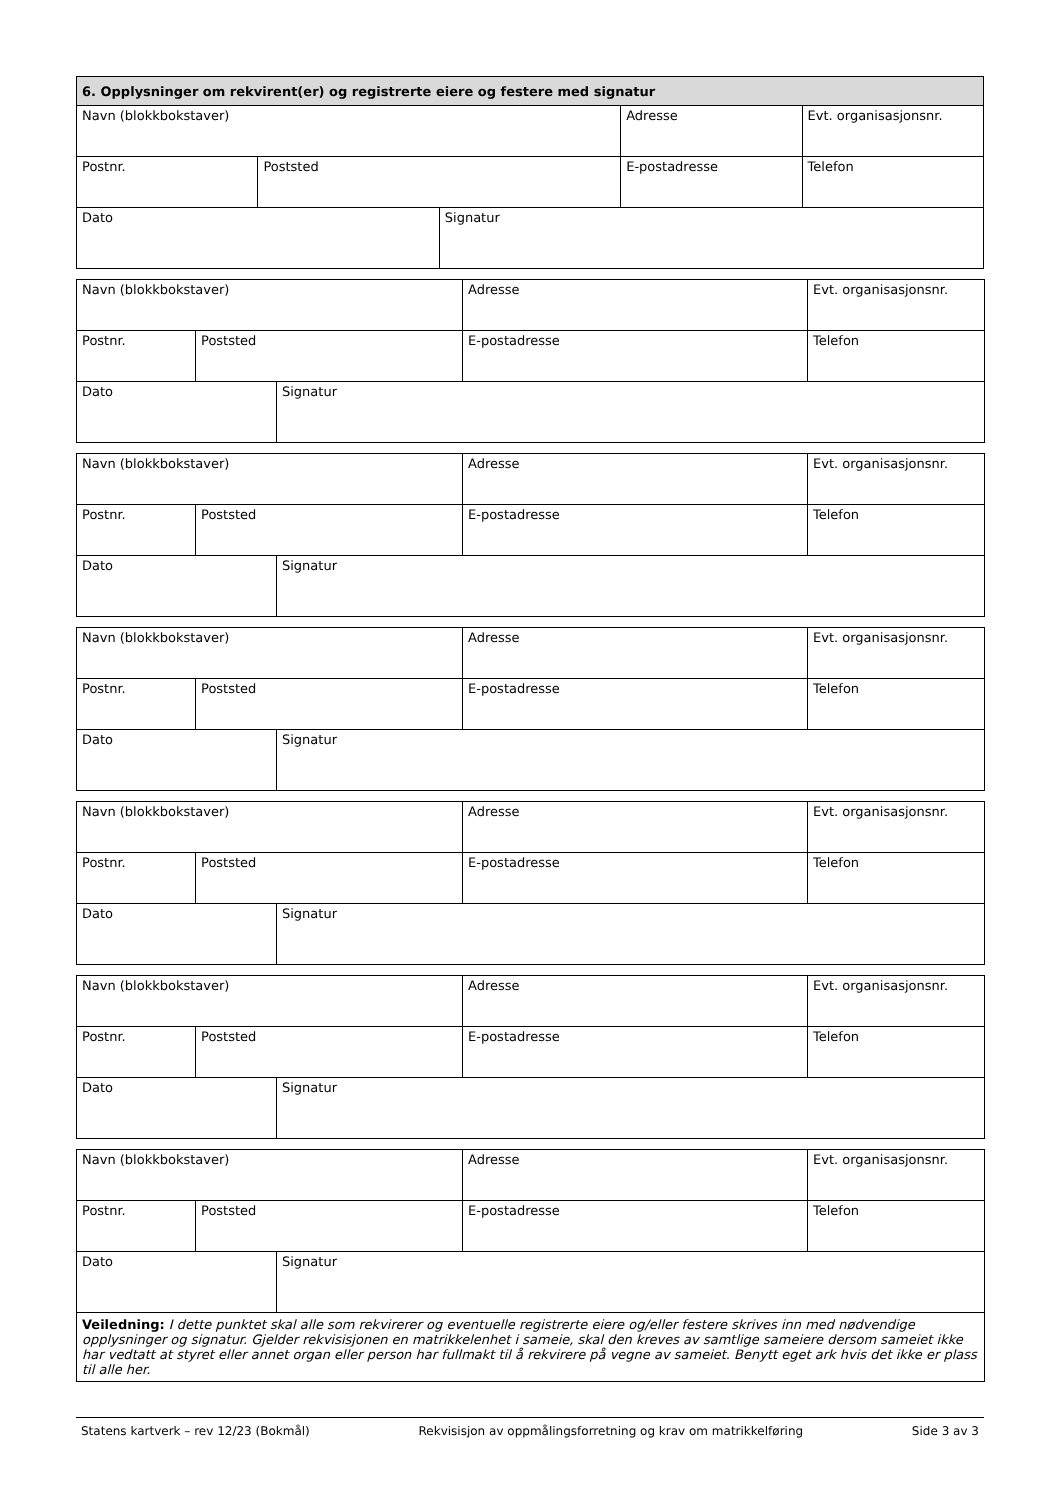| 6. Opplysninger om rekvirent(er) og registrerte eiere og festere med signatur | | | | |
| Navn (blokkbokstaver) | | | Adresse | Evt. organisasjonsnr. |
| Postnr. | Poststed | | E-postadresse | Telefon |
| Dato | | Signatur | | |
| Navn (blokkbokstaver) | | | Adresse | Evt. organisasjonsnr. |
| Postnr. | Poststed | | E-postadresse | Telefon |
| Dato | | Signatur | | |
| Navn (blokkbokstaver) | | | Adresse | Evt. organisasjonsnr. |
| Postnr. | Poststed | | E-postadresse | Telefon |
| Dato | | Signatur | | |
| Navn (blokkbokstaver) | | | Adresse | Evt. organisasjonsnr. |
| Postnr. | Poststed | | E-postadresse | Telefon |
| Dato | | Signatur | | |
| Navn (blokkbokstaver) | | | Adresse | Evt. organisasjonsnr. |
| Postnr. | Poststed | | E-postadresse | Telefon |
| Dato | | Signatur | | |
| Navn (blokkbokstaver) | | | Adresse | Evt. organisasjonsnr. |
| Postnr. | Poststed | | E-postadresse | Telefon |
| Dato | | Signatur | | |
| Navn (blokkbokstaver) | | | Adresse | Evt. organisasjonsnr. |
| Postnr. | Poststed | | E-postadresse | Telefon |
| Dato | | Signatur | | |
| Veiledning: I dette punktet skal alle som rekvirerer og eventuelle registrerte eiere og/eller festere skrives inn med nødvendige opplysninger og signatur. Gjelder rekvisisjonen en matrikkelenhet i sameie, skal den kreves av samtlige sameiere dersom sameiet ikke har vedtatt at styret eller annet organ eller person har fullmakt til å rekvirere på vegne av sameiet. Benytt eget ark hvis det ikke er plass til alle her. | | | | |
Statens kartverk – rev 12/23 (Bokmål) Rekvisisjon av oppmålingsforretning og krav om matrikkelføring Side 3 av 3